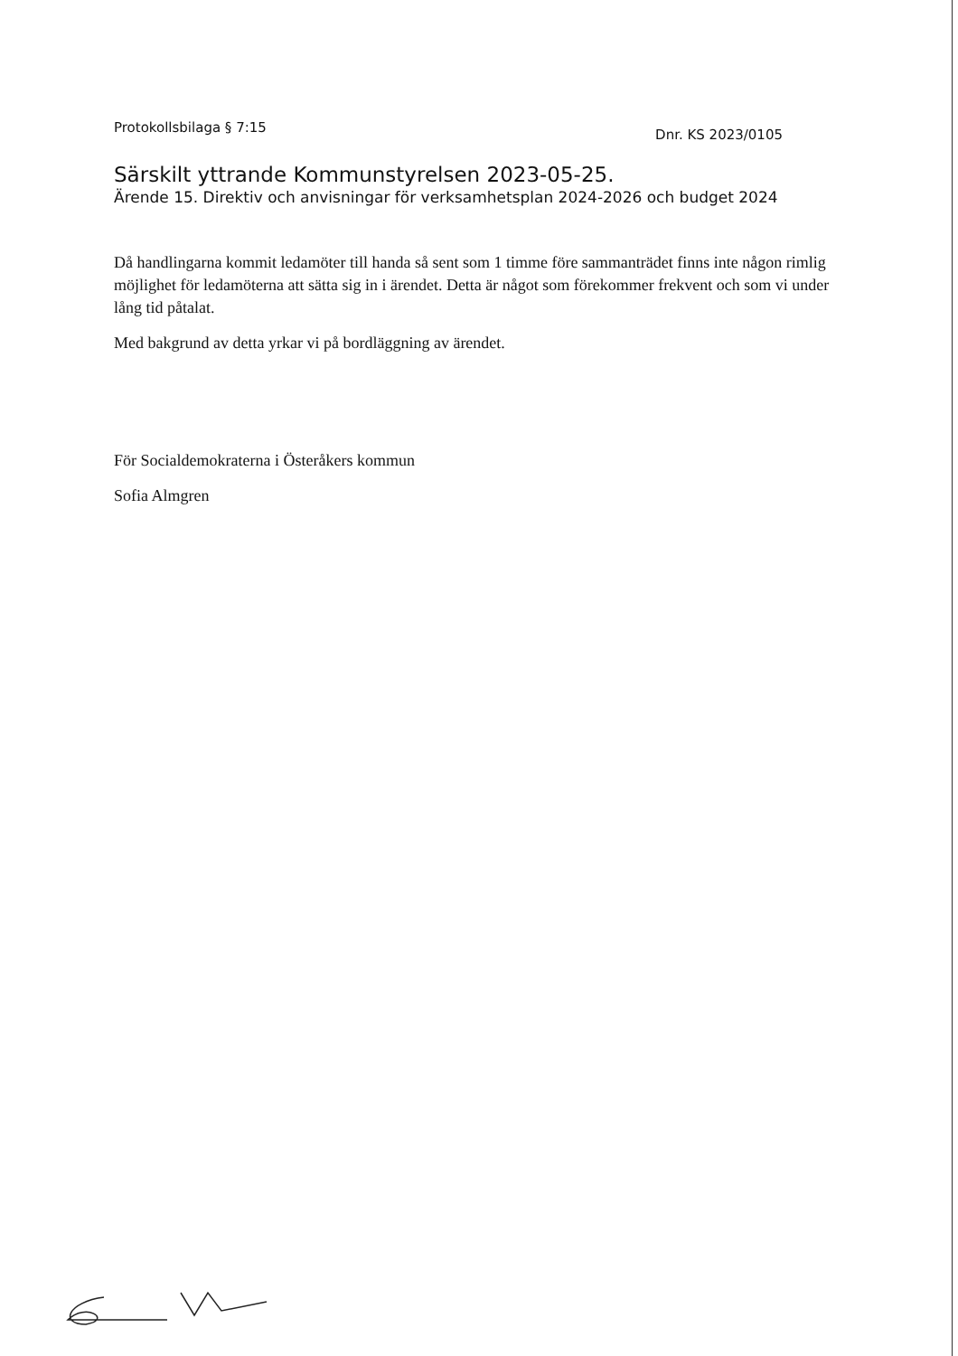Protokollsbilaga § 7:15 Dnr. KS 2023/0105
Särskilt yttrande Kommunstyrelsen 2023-05-25.
Ärende 15. Direktiv och anvisningar för verksamhetsplan 2024-2026 och budget 2024
Då handlingarna kommit ledamöter till handa så sent som 1 timme före sammanträdet finns inte någon rimlig möjlighet för ledamöterna att sätta sig in i ärendet. Detta är något som förekommer frekvent och som vi under lång tid påtalat.
Med bakgrund av detta yrkar vi på bordläggning av ärendet.
För Socialdemokraterna i Österåkers kommun
Sofia Almgren